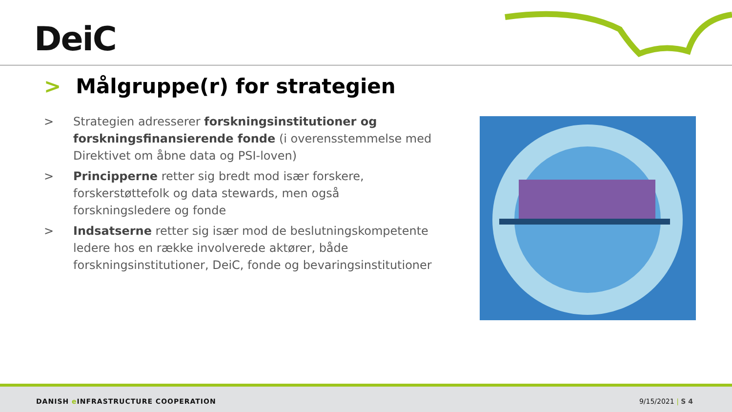DeiC
> Målgruppe(r) for strategien
> Strategien adresserer forskningsinstitutioner og forskningsfinansierende fonde (i overensstemmelse med Direktivet om åbne data og PSI-loven)
> Principperne retter sig bredt mod især forskere, forskerstøttefolk og data stewards, men også forskningsledere og fonde
> Indsatserne retter sig især mod de beslutningskompetente ledere hos en række involverede aktører, både forskningsinstitutioner, DeiC, fonde og bevaringsinstitutioner
DANISH e INFRASTRUCTURE COOPERATION
9/15/2021 | S 4